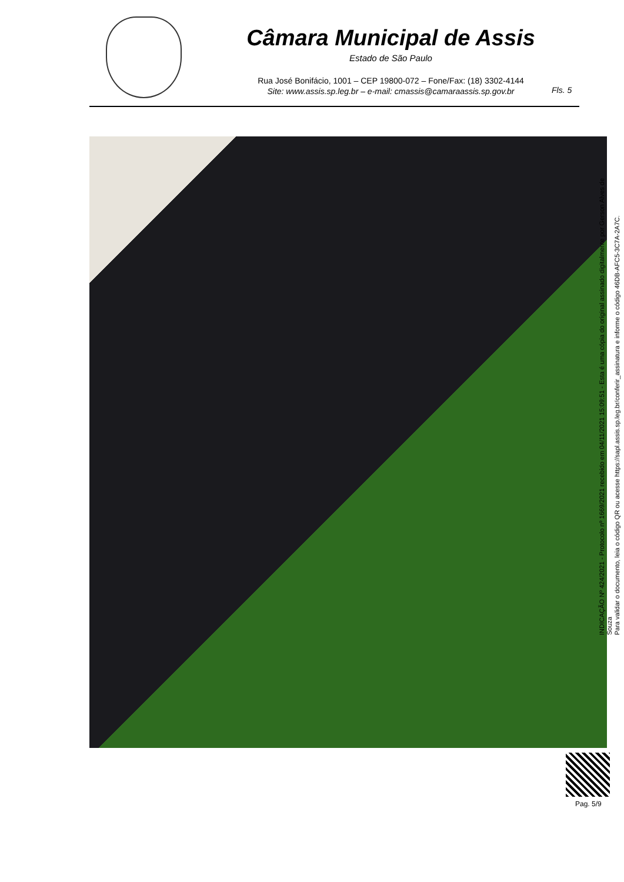Câmara Municipal de Assis
Estado de São Paulo
Rua José Bonifácio, 1001 – CEP 19800-072 – Fone/Fax: (18) 3302-4144
Site: www.assis.sp.leg.br – e-mail: cmassis@camaraassis.sp.gov.br
Fls. 5
INDICAÇÃO Nº 424/2021 - Protocolo nº 1669/2021 recebido em 04/11/2021 15:09:51 - Esta é uma cópia do original assinado digitalmente por Gerson Alves de Souza
Para validar o documento, leia o código QR ou acesse https://sapl.assis.sp.leg.br/conferir_assinatura e informe o código 46DB-AFC5-3C7A-2A7C.
Pag. 5/9